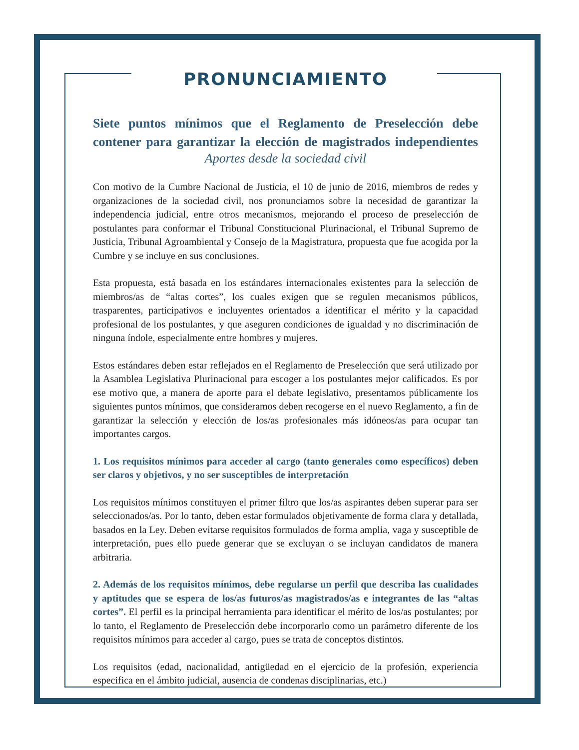PRONUNCIAMIENTO
Siete puntos mínimos que el Reglamento de Preselección debe contener para garantizar la elección de magistrados independientes
Aportes desde la sociedad civil
Con motivo de la Cumbre Nacional de Justicia, el 10 de junio de 2016, miembros de redes y organizaciones de la sociedad civil, nos pronunciamos sobre la necesidad de garantizar la independencia judicial, entre otros mecanismos, mejorando el proceso de preselección de postulantes para conformar el Tribunal Constitucional Plurinacional, el Tribunal Supremo de Justicia, Tribunal Agroambiental y Consejo de la Magistratura, propuesta que fue acogida por la Cumbre y se incluye en sus conclusiones.
Esta propuesta, está basada en los estándares internacionales existentes para la selección de miembros/as de “altas cortes”, los cuales exigen que se regulen mecanismos públicos, trasparentes, participativos e incluyentes orientados a identificar el mérito y la capacidad profesional de los postulantes, y que aseguren condiciones de igualdad y no discriminación de ninguna índole, especialmente entre hombres y mujeres.
Estos estándares deben estar reflejados en el Reglamento de Preselección que será utilizado por la Asamblea Legislativa Plurinacional para escoger a los postulantes mejor calificados. Es por ese motivo que, a manera de aporte para el debate legislativo, presentamos públicamente los siguientes puntos mínimos, que consideramos deben recogerse en el nuevo Reglamento, a fin de garantizar la selección y elección de los/as profesionales más idóneos/as para ocupar tan importantes cargos.
1. Los requisitos mínimos para acceder al cargo (tanto generales como específicos) deben ser claros y objetivos, y no ser susceptibles de interpretación
Los requisitos mínimos constituyen el primer filtro que los/as aspirantes deben superar para ser seleccionados/as. Por lo tanto, deben estar formulados objetivamente de forma clara y detallada, basados en la Ley. Deben evitarse requisitos formulados de forma amplia, vaga y susceptible de interpretación, pues ello puede generar que se excluyan o se incluyan candidatos de manera arbitraria.
2. Además de los requisitos mínimos, debe regularse un perfil que describa las cualidades y aptitudes que se espera de los/as futuros/as magistrados/as e integrantes de las “altas cortes”. El perfil es la principal herramienta para identificar el mérito de los/as postulantes; por lo tanto, el Reglamento de Preselección debe incorporarlo como un parámetro diferente de los requisitos mínimos para acceder al cargo, pues se trata de conceptos distintos.
Los requisitos (edad, nacionalidad, antigüedad en el ejercicio de la profesión, experiencia especifica en el ámbito judicial, ausencia de condenas disciplinarias, etc.)